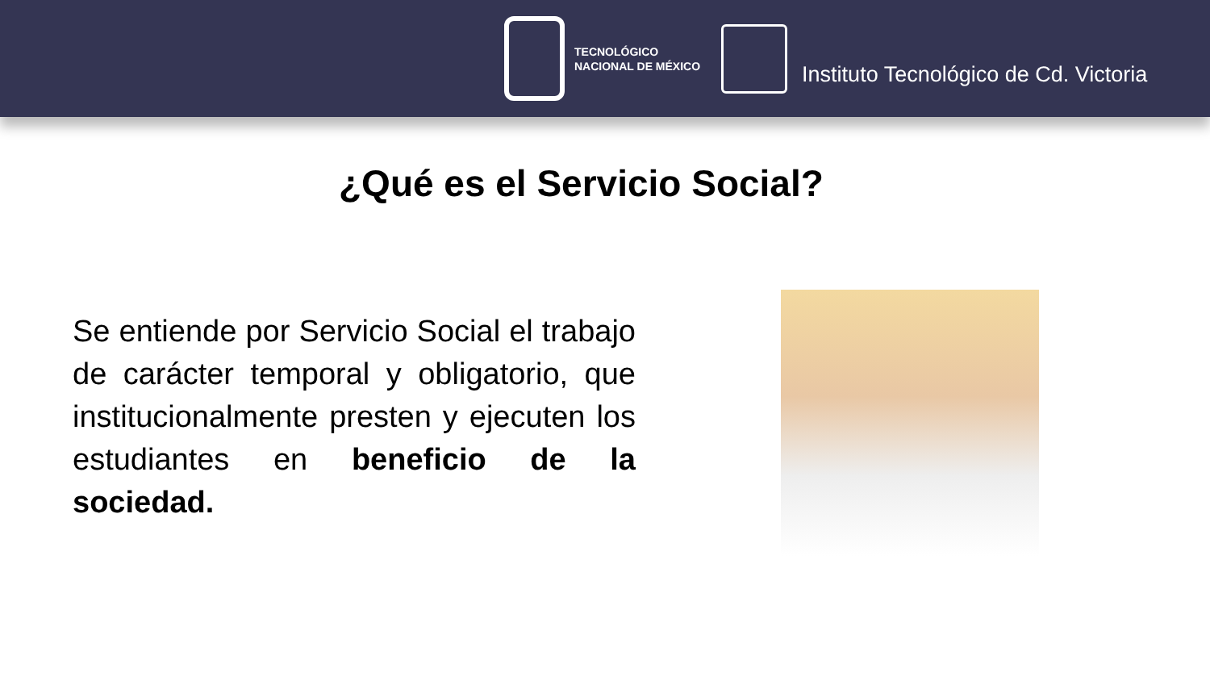TECNOLÓGICO
NACIONAL DE MÉXICO
Instituto Tecnológico de Cd. Victoria
¿Qué es el Servicio Social?
Se entiende por Servicio Social el trabajo de carácter temporal y obligatorio, que institucionalmente presten y ejecuten los estudiantes en beneficio de la sociedad.